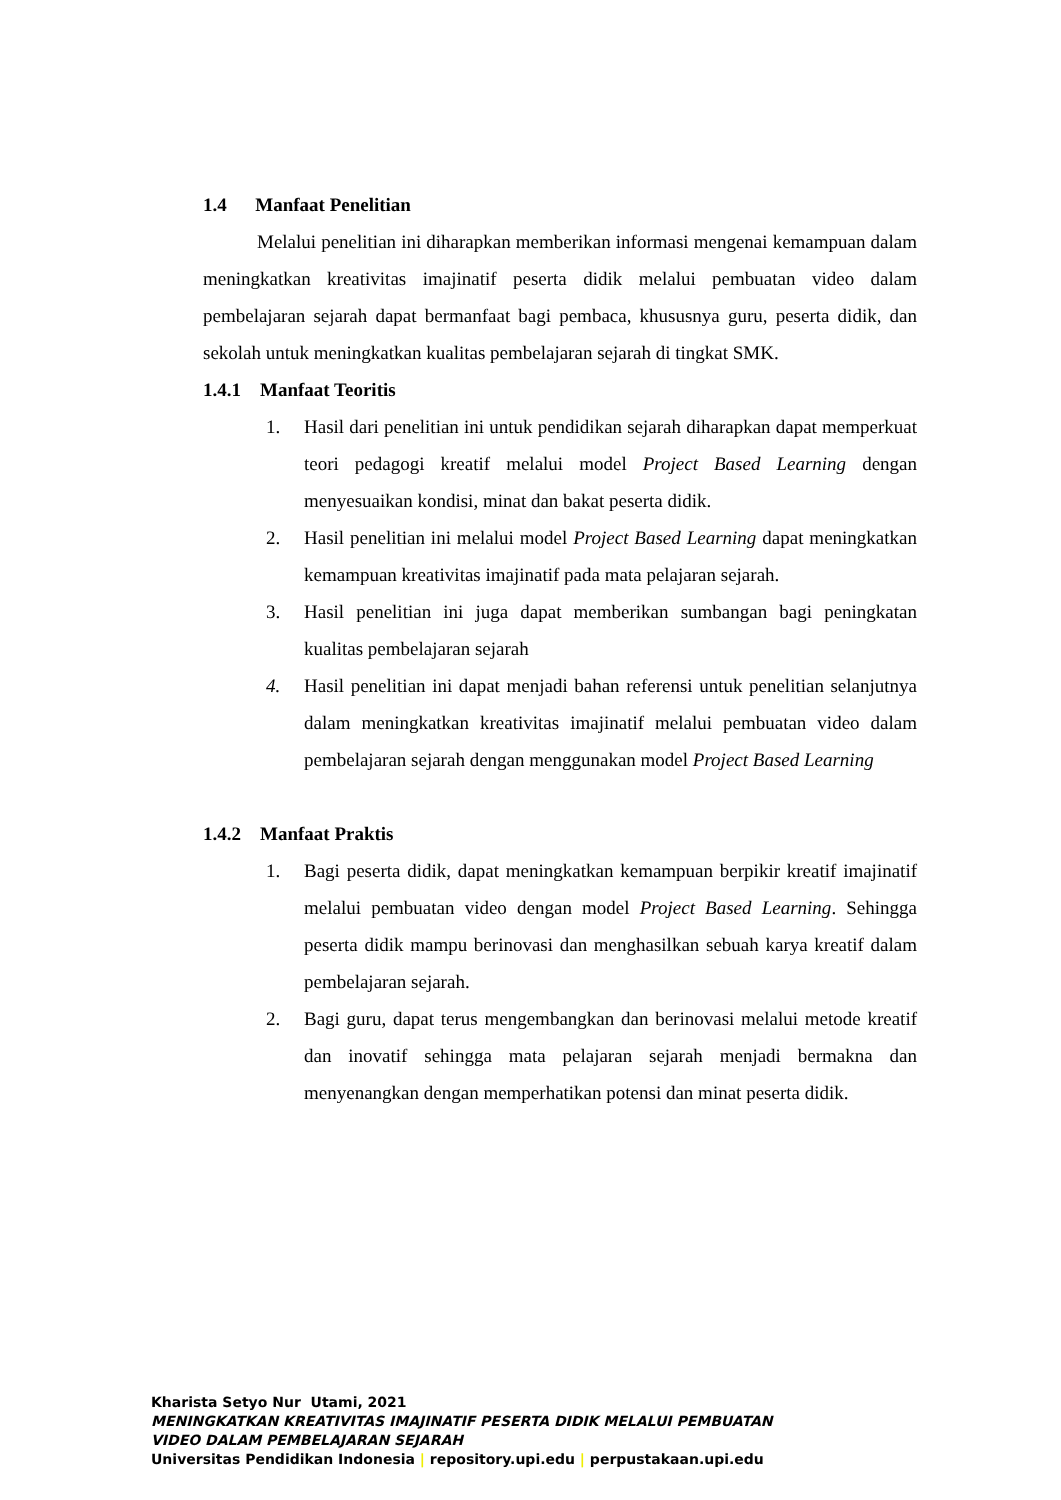1.4 Manfaat Penelitian
Melalui penelitian ini diharapkan memberikan informasi mengenai kemampuan dalam meningkatkan kreativitas imajinatif peserta didik melalui pembuatan video dalam pembelajaran sejarah dapat bermanfaat bagi pembaca, khususnya guru, peserta didik, dan sekolah untuk meningkatkan kualitas pembelajaran sejarah di tingkat SMK.
1.4.1 Manfaat Teoritis
1. Hasil dari penelitian ini untuk pendidikan sejarah diharapkan dapat memperkuat teori pedagogi kreatif melalui model Project Based Learning dengan menyesuaikan kondisi, minat dan bakat peserta didik.
2. Hasil penelitian ini melalui model Project Based Learning dapat meningkatkan kemampuan kreativitas imajinatif pada mata pelajaran sejarah.
3. Hasil penelitian ini juga dapat memberikan sumbangan bagi peningkatan kualitas pembelajaran sejarah
4. Hasil penelitian ini dapat menjadi bahan referensi untuk penelitian selanjutnya dalam meningkatkan kreativitas imajinatif melalui pembuatan video dalam pembelajaran sejarah dengan menggunakan model Project Based Learning
1.4.2 Manfaat Praktis
1. Bagi peserta didik, dapat meningkatkan kemampuan berpikir kreatif imajinatif melalui pembuatan video dengan model Project Based Learning. Sehingga peserta didik mampu berinovasi dan menghasilkan sebuah karya kreatif dalam pembelajaran sejarah.
2. Bagi guru, dapat terus mengembangkan dan berinovasi melalui metode kreatif dan inovatif sehingga mata pelajaran sejarah menjadi bermakna dan menyenangkan dengan memperhatikan potensi dan minat peserta didik.
Kharista Setyo Nur Utami, 2021
MENINGKATKAN KREATIVITAS IMAJINATIF PESERTA DIDIK MELALUI PEMBUATAN
VIDEO DALAM PEMBELAJARAN SEJARAH
Universitas Pendidikan Indonesia | repository.upi.edu | perpustakaan.upi.edu